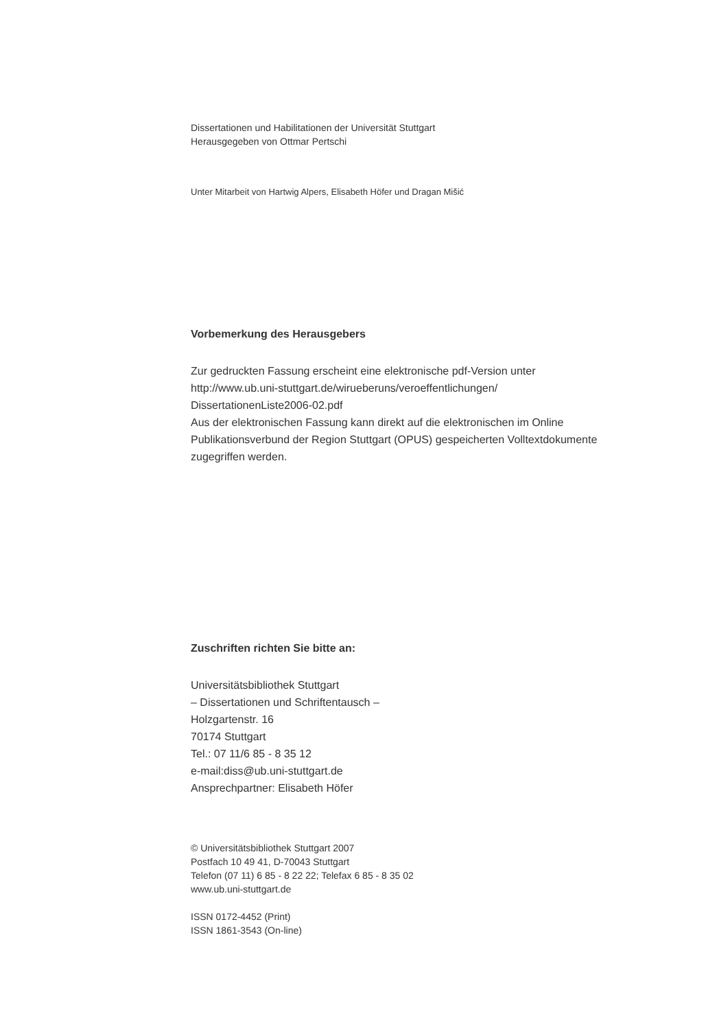Dissertationen und Habilitationen der Universität Stuttgart
Herausgegeben von Ottmar Pertschi
Unter Mitarbeit von Hartwig Alpers, Elisabeth Höfer und Dragan Mišić
Vorbemerkung des Herausgebers
Zur gedruckten Fassung erscheint eine elektronische pdf-Version unter
http://www.ub.uni-stuttgart.de/wirueberuns/veroeffentlichungen/
DissertationenListe2006-02.pdf
Aus der elektronischen Fassung kann direkt auf die elektronischen im Online
Publikationsverbund der Region Stuttgart (OPUS) gespeicherten Volltextdokumente
zugegriffen werden.
Zuschriften richten Sie bitte an:
Universitätsbibliothek Stuttgart
– Dissertationen und Schriftentausch –
Holzgartenstr. 16
70174 Stuttgart
Tel.: 07 11/6 85 - 8 35 12
e-mail:diss@ub.uni-stuttgart.de
Ansprechpartner: Elisabeth Höfer
© Universitätsbibliothek Stuttgart 2007
Postfach 10 49 41, D-70043 Stuttgart
Telefon (07 11) 6 85 - 8 22 22; Telefax 6 85 - 8 35 02
www.ub.uni-stuttgart.de
ISSN 0172-4452 (Print)
ISSN 1861-3543 (On-line)